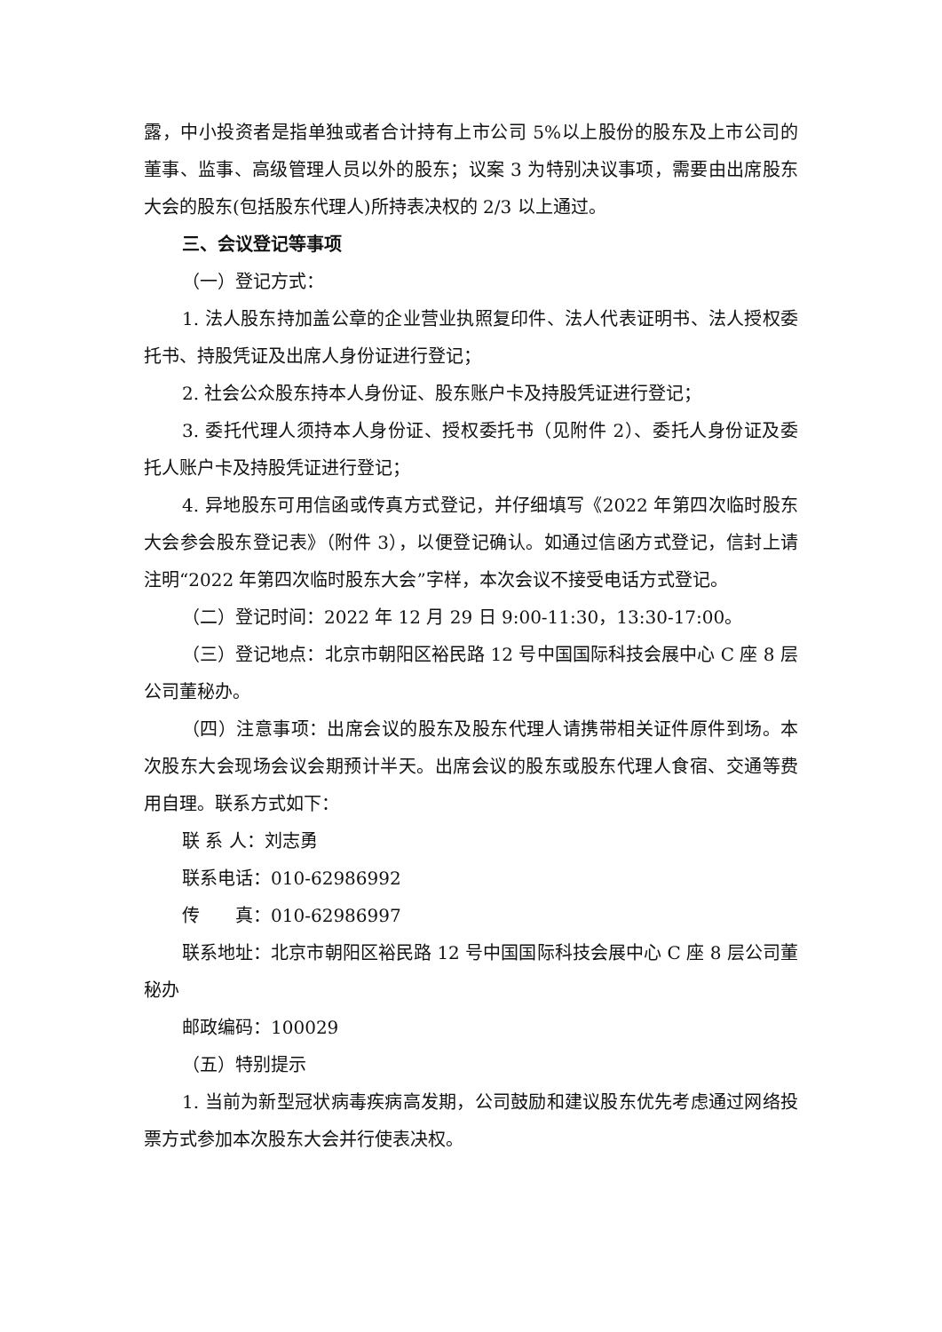露，中小投资者是指单独或者合计持有上市公司 5%以上股份的股东及上市公司的董事、监事、高级管理人员以外的股东；议案 3 为特别决议事项，需要由出席股东大会的股东(包括股东代理人)所持表决权的 2/3 以上通过。
三、会议登记等事项
（一）登记方式：
1. 法人股东持加盖公章的企业营业执照复印件、法人代表证明书、法人授权委托书、持股凭证及出席人身份证进行登记；
2. 社会公众股东持本人身份证、股东账户卡及持股凭证进行登记；
3. 委托代理人须持本人身份证、授权委托书（见附件 2）、委托人身份证及委托人账户卡及持股凭证进行登记；
4. 异地股东可用信函或传真方式登记，并仔细填写《2022 年第四次临时股东大会参会股东登记表》（附件 3），以便登记确认。如通过信函方式登记，信封上请注明“2022 年第四次临时股东大会”字样，本次会议不接受电话方式登记。
（二）登记时间：2022 年 12 月 29 日 9:00-11:30，13:30-17:00。
（三）登记地点：北京市朝阳区裕民路 12 号中国国际科技会展中心 C 座 8 层公司董秘办。
（四）注意事项：出席会议的股东及股东代理人请携带相关证件原件到场。本次股东大会现场会议会期预计半天。出席会议的股东或股东代理人食宿、交通等费用自理。联系方式如下：
联 系 人：刘志勇
联系电话：010-62986992
传　　真：010-62986997
联系地址：北京市朝阳区裕民路 12 号中国国际科技会展中心 C 座 8 层公司董秘办
邮政编码：100029
（五）特别提示
1. 当前为新型冠状病毒疾病高发期，公司鼓励和建议股东优先考虑通过网络投票方式参加本次股东大会并行使表决权。